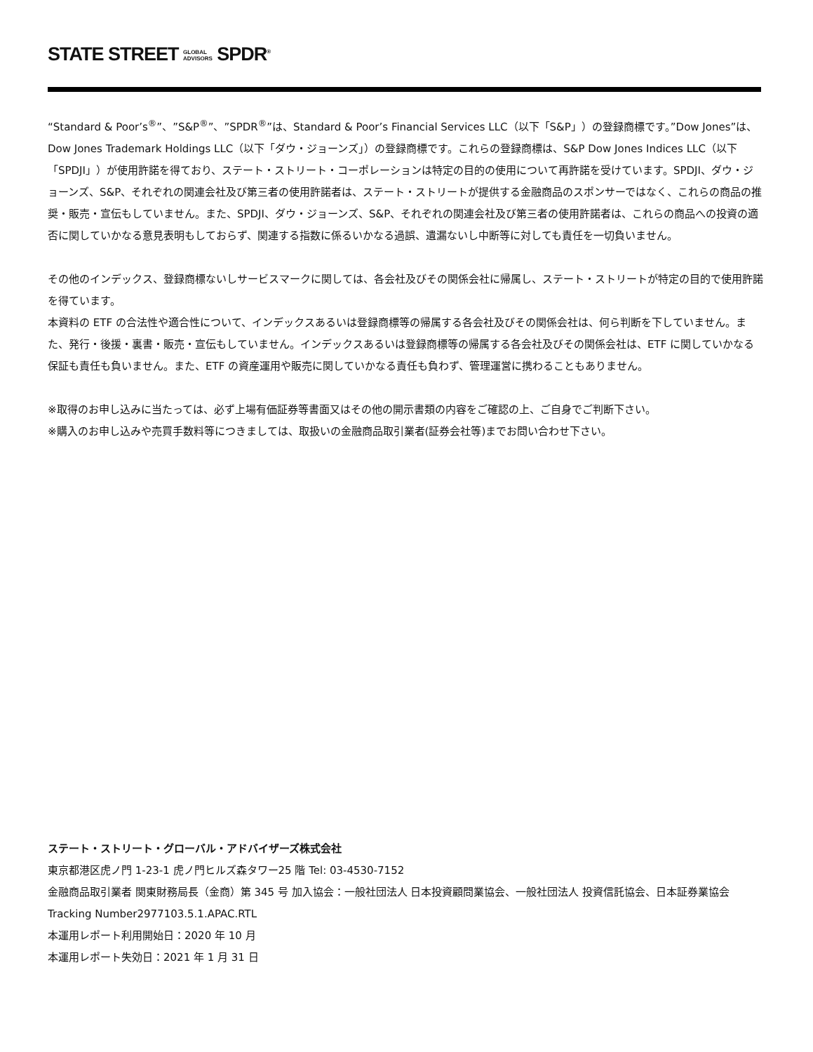STATE STREET GLOBAL
ADVISORS SPDR<sup>®</sup>
“Standard & Poor’s<sup>®</sup>”、”S&P<sup>®</sup>”、”SPDR<sup>®</sup>”は、Standard & Poor’s Financial Services LLC（以下「S&P」）の登録商標です。”Dow Jones”は、Dow Jones Trademark Holdings LLC（以下「ダウ・ジョーンズ」）の登録商標です。これらの登録商標は、S&P Dow Jones Indices LLC（以下「SPDJI」）が使用許諾を得ており、ステート・ストリート・コーポレーションは特定の目的の使用について再許諾を受けています。SPDJI、ダウ・ジョーンズ、S&P、それぞれの関連会社及び第三者の使用許諾者は、ステート・ストリートが提供する金融商品のスポンサーではなく、これらの商品の推奨・販売・宣伝もしていません。また、SPDJI、ダウ・ジョーンズ、S&P、それぞれの関連会社及び第三者の使用許諾者は、これらの商品への投資の適否に関していかなる意見表明もしておらず、関連する指数に係るいかなる過誤、遺漏ないし中断等に対しても責任を一切負いません。
その他のインデックス、登録商標ないしサービスマークに関しては、各会社及びその関係会社に帰属し、ステート・ストリートが特定の目的で使用許諾を得ています。
本資料の ETF の合法性や適合性について、インデックスあるいは登録商標等の帰属する各会社及びその関係会社は、何ら判断を下していません。また、発行・後援・裏書・販売・宣伝もしていません。インデックスあるいは登録商標等の帰属する各会社及びその関係会社は、ETF に関していかなる保証も責任も負いません。また、ETF の資産運用や販売に関していかなる責任も負わず、管理運営に携わることもありません。
※取得のお申し込みに当たっては、必ず上場有価証券等書面又はその他の開示書類の内容をご確認の上、ご自身でご判断下さい。
※購入のお申し込みや売買手数料等につきましては、取扱いの金融商品取引業者(証券会社等)までお問い合わせ下さい。
ステート・ストリート・グローバル・アドバイザーズ株式会社
東京都港区虎ノ門 1-23-1 虎ノ門ヒルズ森タワー25 階 Tel: 03-4530-7152
金融商品取引業者 関東財務局長（金商）第 345 号 加入協会：一般社団法人 日本投資顧問業協会、一般社団法人 投資信託協会、日本証券業協会
Tracking Number2977103.5.1.APAC.RTL
本運用レポート利用開始日：2020 年 10 月
本運用レポート失効日：2021 年 1 月 31 日